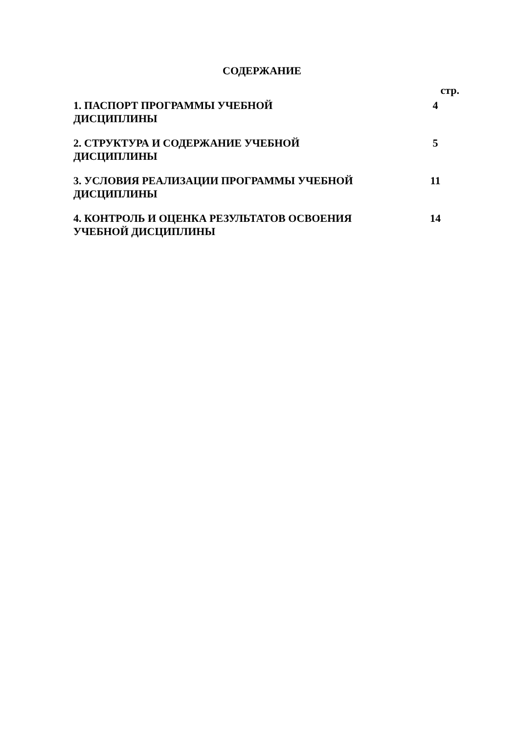СОДЕРЖАНИЕ
стр.
| 1. ПАСПОРТ ПРОГРАММЫ УЧЕБНОЙ ДИСЦИПЛИНЫ | 4 |
| 2. СТРУКТУРА И СОДЕРЖАНИЕ УЧЕБНОЙ ДИСЦИПЛИНЫ | 5 |
| 3. УСЛОВИЯ РЕАЛИЗАЦИИ ПРОГРАММЫ УЧЕБНОЙ ДИСЦИПЛИНЫ | 11 |
| 4. КОНТРОЛЬ И ОЦЕНКА РЕЗУЛЬТАТОВ ОСВОЕНИЯ УЧЕБНОЙ ДИСЦИПЛИНЫ | 14 |